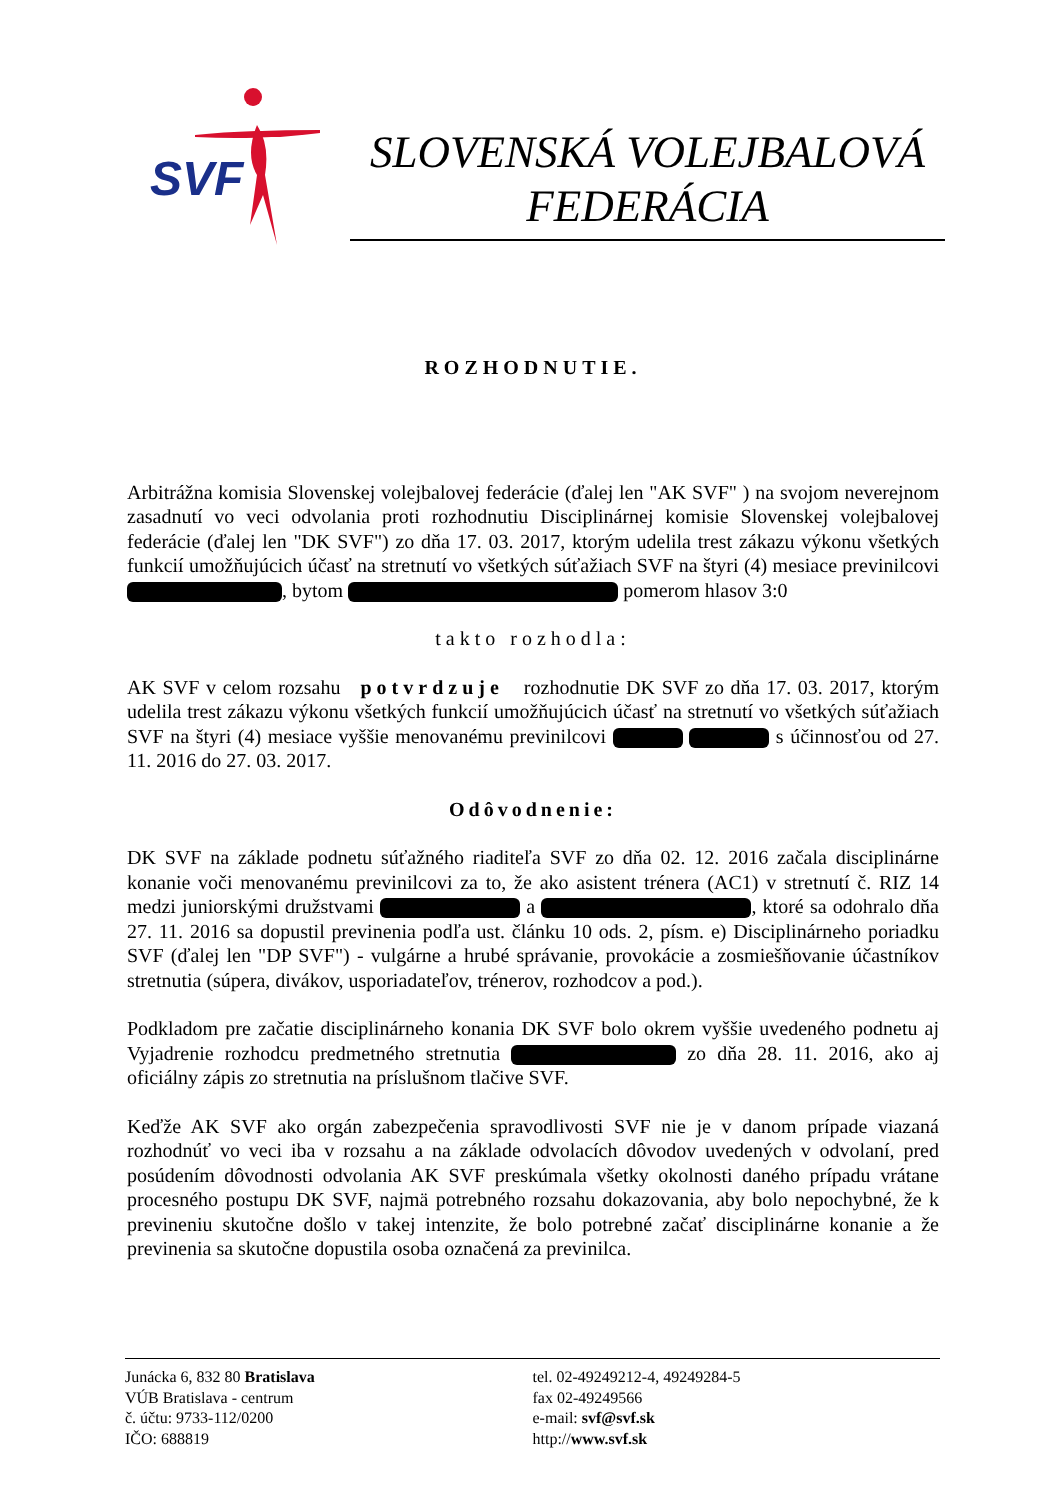SVF
SLOVENSKÁ VOLEJBALOVÁ
FEDERÁCIA
ROZHODNUTIE.
Arbitrážna komisia Slovenskej volejbalovej federácie (ďalej len "AK SVF" ) na svojom neverejnom zasadnutí vo veci odvolania proti rozhodnutiu Disciplinárnej komisie Slovenskej volejbalovej federácie (ďalej len "DK SVF") zo dňa 17. 03. 2017, ktorým udelila trest zákazu výkonu všetkých funkcií umožňujúcich účasť na stretnutí vo všetkých súťažiach SVF na štyri (4) mesiace previnilcovi , bytom pomerom hlasov 3:0
takto rozhodla:
AK SVF v celom rozsahu potvrdzuje rozhodnutie DK SVF zo dňa 17. 03. 2017, ktorým udelila trest zákazu výkonu všetkých funkcií umožňujúcich účasť na stretnutí vo všetkých súťažiach SVF na štyri (4) mesiace vyššie menovanému previnilcovi s účinnosťou od 27. 11. 2016 do 27. 03. 2017.
Odôvodnenie:
DK SVF na základe podnetu súťažného riaditeľa SVF zo dňa 02. 12. 2016 začala disciplinárne konanie voči menovanému previnilcovi za to, že ako asistent trénera (AC1) v stretnutí č. RIZ 14 medzi juniorskými družstvami a , ktoré sa odohralo dňa 27. 11. 2016 sa dopustil previnenia podľa ust. článku 10 ods. 2, písm. e) Disciplinárneho poriadku SVF (ďalej len "DP SVF") - vulgárne a hrubé správanie, provokácie a zosmiešňovanie účastníkov stretnutia (súpera, divákov, usporiadateľov, trénerov, rozhodcov a pod.).
Podkladom pre začatie disciplinárneho konania DK SVF bolo okrem vyššie uvedeného podnetu aj Vyjadrenie rozhodcu predmetného stretnutia zo dňa 28. 11. 2016, ako aj oficiálny zápis zo stretnutia na príslušnom tlačive SVF.
Keďže AK SVF ako orgán zabezpečenia spravodlivosti SVF nie je v danom prípade viazaná rozhodnúť vo veci iba v rozsahu a na základe odvolacích dôvodov uvedených v odvolaní, pred posúdením dôvodnosti odvolania AK SVF preskúmala všetky okolnosti daného prípadu vrátane procesného postupu DK SVF, najmä potrebného rozsahu dokazovania, aby bolo nepochybné, že k previneniu skutočne došlo v takej intenzite, že bolo potrebné začať disciplinárne konanie a že previnenia sa skutočne dopustila osoba označená za previnilca.
Junácka 6, 832 80 Bratislava
VÚB Bratislava - centrum
č. účtu: 9733-112/0200
IČO: 688819
tel. 02-49249212-4, 49249284-5
fax 02-49249566
e-mail: svf@svf.sk
http://www.svf.sk